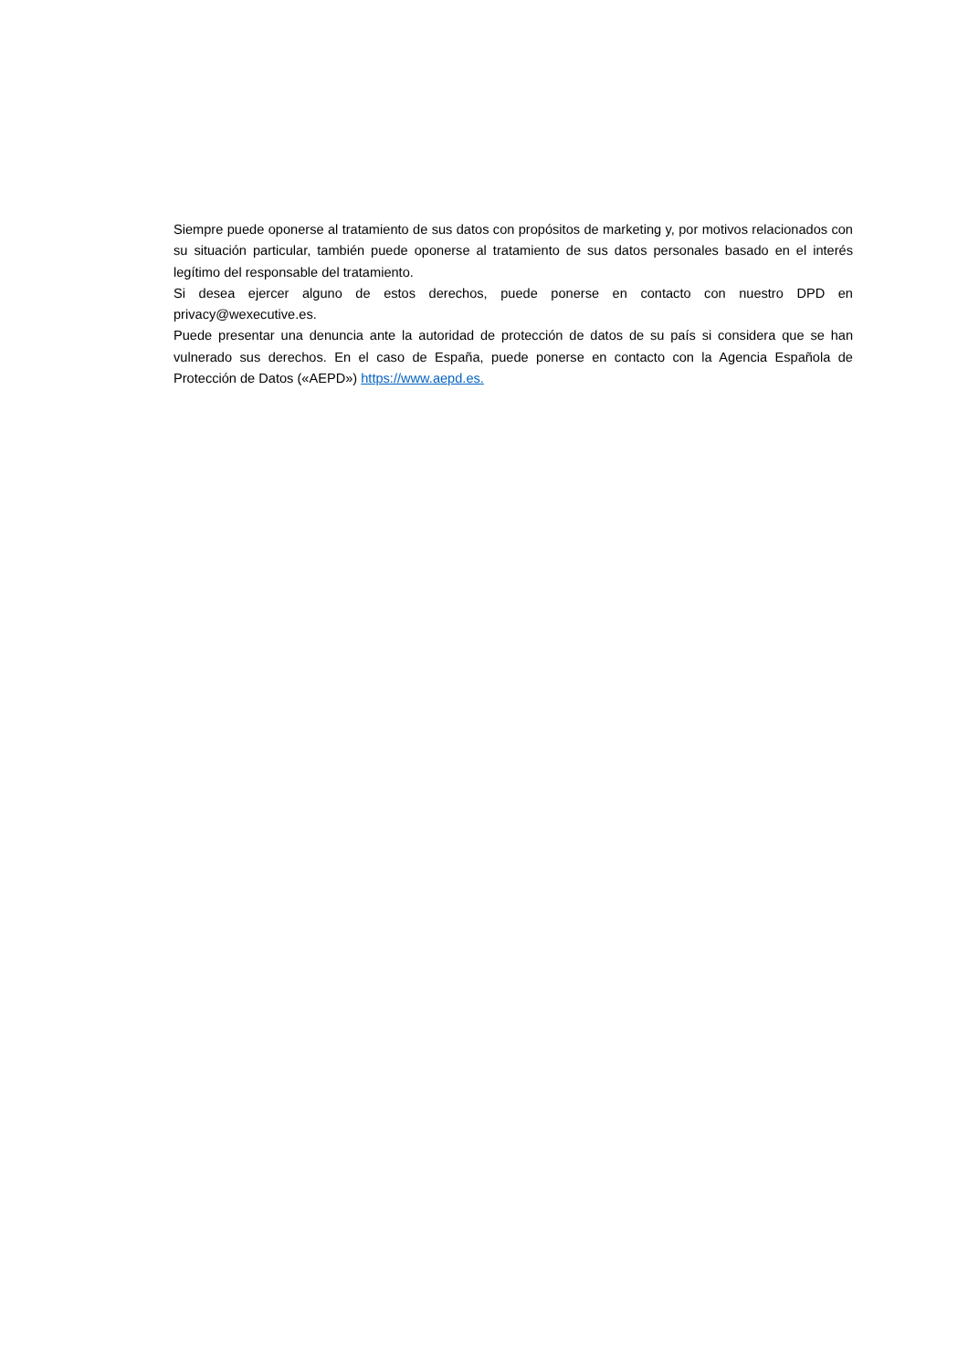Siempre puede oponerse al tratamiento de sus datos con propósitos de marketing y, por motivos relacionados con su situación particular, también puede oponerse al tratamiento de sus datos personales basado en el interés legítimo del responsable del tratamiento.
Si desea ejercer alguno de estos derechos, puede ponerse en contacto con nuestro DPD en privacy@wexecutive.es.
Puede presentar una denuncia ante la autoridad de protección de datos de su país si considera que se han vulnerado sus derechos. En el caso de España, puede ponerse en contacto con la Agencia Española de Protección de Datos («AEPD») https://www.aepd.es.